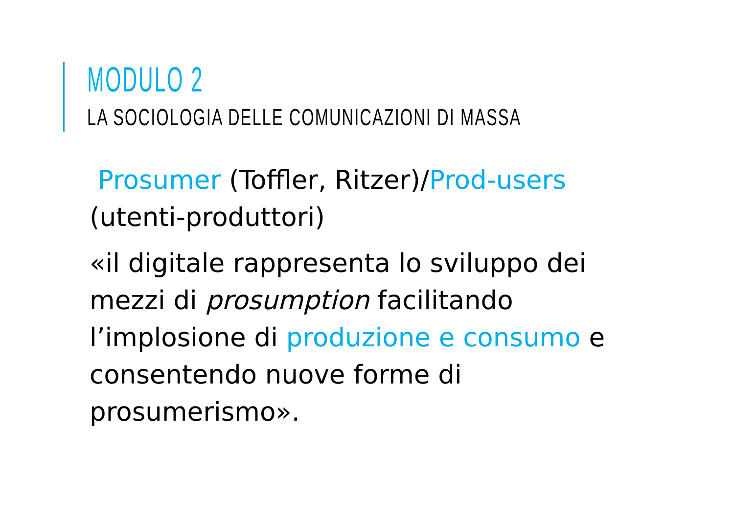MODULO 2
LA SOCIOLOGIA DELLE COMUNICAZIONI DI MASSA
Prosumer (Toffler, Ritzer)/Prod-users (utenti-produttori)
«il digitale rappresenta lo sviluppo dei mezzi di prosumption facilitando l’implosione di produzione e consumo e consentendo nuove forme di prosumerismo».